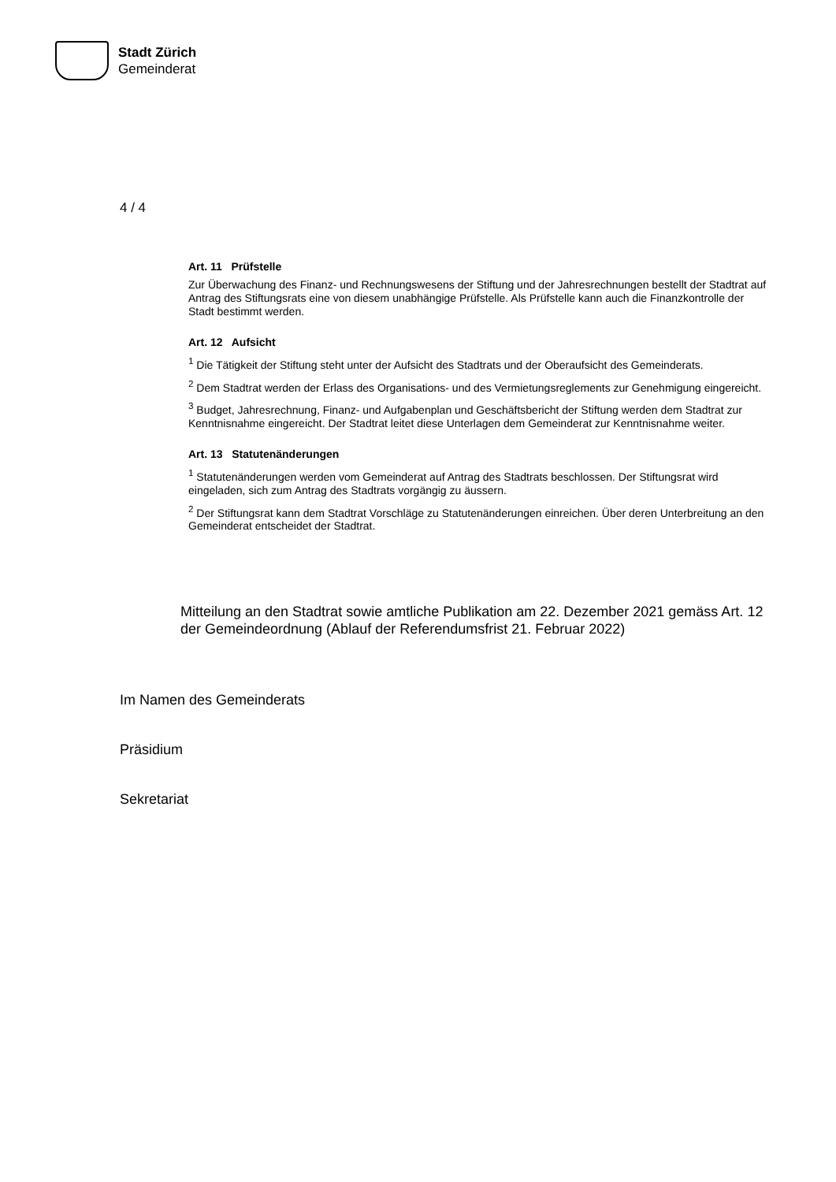Stadt Zürich
Gemeinderat
4 / 4
Art. 11 Prüfstelle
Zur Überwachung des Finanz- und Rechnungswesens der Stiftung und der Jahresrechnungen bestellt der Stadtrat auf Antrag des Stiftungsrats eine von diesem unabhängige Prüfstelle. Als Prüfstelle kann auch die Finanzkontrolle der Stadt bestimmt werden.
Art. 12 Aufsicht
<sup>1</sup> Die Tätigkeit der Stiftung steht unter der Aufsicht des Stadtrats und der Oberaufsicht des Gemeinderats.
<sup>2</sup> Dem Stadtrat werden der Erlass des Organisations- und des Vermietungsreglements zur Genehmigung eingereicht.
<sup>3</sup> Budget, Jahresrechnung, Finanz- und Aufgabenplan und Geschäftsbericht der Stiftung werden dem Stadtrat zur Kenntnisnahme eingereicht. Der Stadtrat leitet diese Unterlagen dem Gemeinderat zur Kenntnisnahme weiter.
Art. 13 Statutenänderungen
<sup>1</sup> Statutenänderungen werden vom Gemeinderat auf Antrag des Stadtrats beschlossen. Der Stiftungsrat wird eingeladen, sich zum Antrag des Stadtrats vorgängig zu äussern.
<sup>2</sup> Der Stiftungsrat kann dem Stadtrat Vorschläge zu Statutenänderungen einreichen. Über deren Unterbreitung an den Gemeinderat entscheidet der Stadtrat.
Mitteilung an den Stadtrat sowie amtliche Publikation am 22. Dezember 2021 gemäss Art. 12 der Gemeindeordnung (Ablauf der Referendumsfrist 21. Februar 2022)
Im Namen des Gemeinderats
Präsidium
Sekretariat